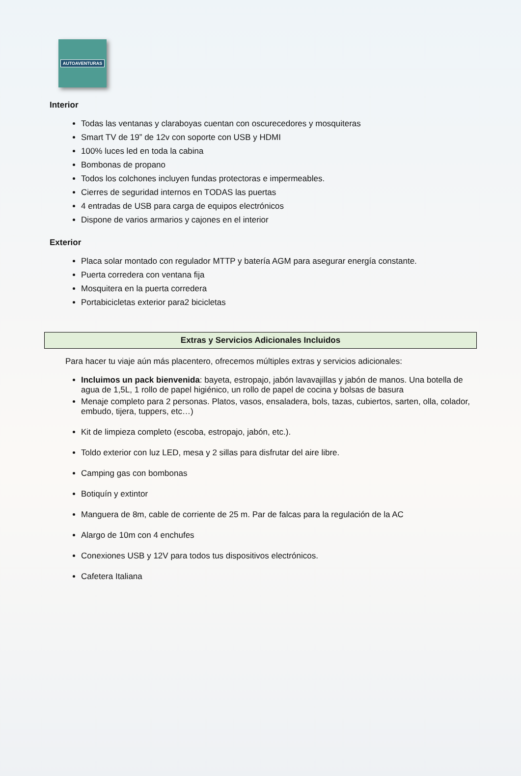AUTOAVENTURAS
Interior
Todas las ventanas y claraboyas cuentan con oscurecedores y mosquiteras
Smart TV de 19” de 12v con soporte con USB y HDMI
100% luces led en toda la cabina
Bombonas de propano
Todos los colchones incluyen fundas protectoras e impermeables.
Cierres de seguridad internos en TODAS las puertas
4 entradas de USB para carga de equipos electrónicos
Dispone de varios armarios y cajones en el interior
Exterior
Placa solar montado con regulador MTTP y batería AGM para asegurar energía constante.
Puerta corredera con ventana fija
Mosquitera en la puerta corredera
Portabicicletas exterior para2 bicicletas
Extras y Servicios Adicionales Incluidos
Para hacer tu viaje aún más placentero, ofrecemos múltiples extras y servicios adicionales:
Incluimos un pack bienvenida: bayeta, estropajo, jabón lavavajillas y jabón de manos. Una botella de agua de 1,5L, 1 rollo de papel higiénico, un rollo de papel de cocina y bolsas de basura
Menaje completo para 2 personas. Platos, vasos, ensaladera, bols, tazas, cubiertos, sarten, olla, colador, embudo, tijera, tuppers, etc…)
Kit de limpieza completo (escoba, estropajo, jabón, etc.).
Toldo exterior con luz LED, mesa y 2 sillas para disfrutar del aire libre.
Camping gas con bombonas
Botiquín y extintor
Manguera de 8m, cable de corriente de 25 m. Par de falcas para la regulación de la AC
Alargo de 10m con 4 enchufes
Conexiones USB y 12V para todos tus dispositivos electrónicos.
Cafetera Italiana